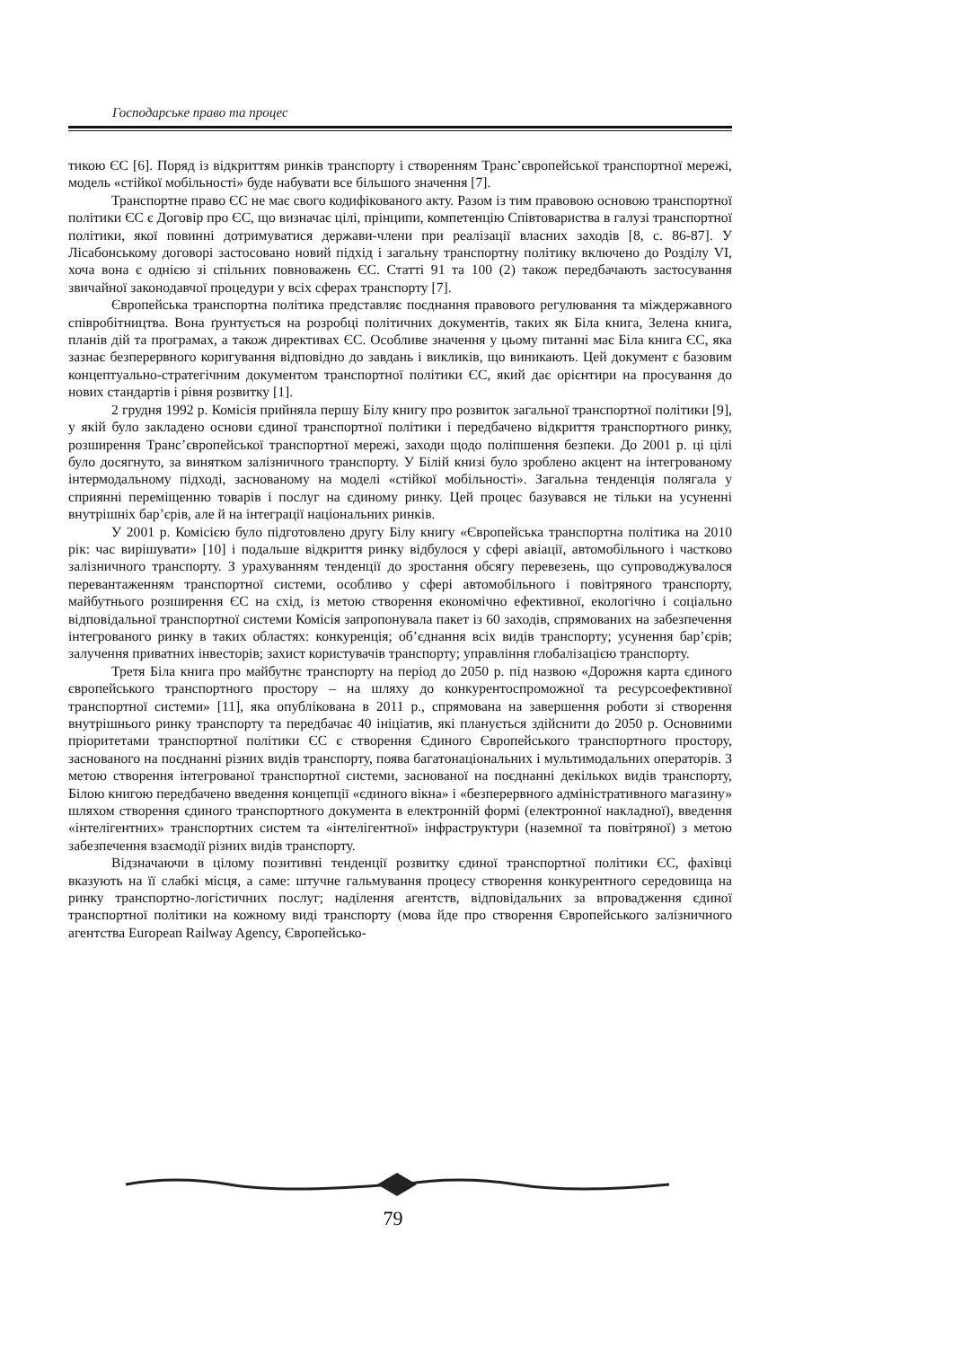Господарське право та процес
тикою ЄС [6]. Поряд із відкриттям ринків транспорту і створенням Транс’європейської транспортної мережі, модель «стійкої мобільності» буде набувати все більшого значення [7].
Транспортне право ЄС не має свого кодифікованого акту. Разом із тим правовою основою транспортної політики ЄС є Договір про ЄС, що визначає цілі, прінципи, компетенцію Співтовариства в галузі транспортної політики, якої повинні дотримуватися держави-члени при реалізації власних заходів [8, с. 86-87]. У Лісабонському договорі застосовано новий підхід і загальну транспортну політику включено до Розділу VI, хоча вона є однією зі спільних повноважень ЄС. Статті 91 та 100 (2) також передбачають застосування звичайної законодавчої процедури у всіх сферах транспорту [7].
Європейська транспортна політика представляє поєднання правового регулювання та міждержавного співробітництва. Вона ґрунтується на розробці політичних документів, таких як Біла книга, Зелена книга, планів дій та програмах, а також директивах ЄС. Особливе значення у цьому питанні має Біла книга ЄС, яка зазнає безперервного коригування відповідно до завдань і викликів, що виникають. Цей документ є базовим концептуально-стратегічним документом транспортної політики ЄС, який дає орієнтири на просування до нових стандартів і рівня розвитку [1].
2 грудня 1992 р. Комісія прийняла першу Білу книгу про розвиток загальної транспортної політики [9], у якій було закладено основи єдиної транспортної політики і передбачено відкриття транспортного ринку, розширення Транс’європейської транспортної мережі, заходи щодо поліпшення безпеки. До 2001 р. ці цілі було досягнуто, за винятком залізничного транспорту. У Білій книзі було зроблено акцент на інтегрованому інтермодальному підході, заснованому на моделі «стійкої мобільності». Загальна тенденція полягала у сприянні переміщенню товарів і послуг на єдиному ринку. Цей процес базувався не тільки на усуненні внутрішніх бар’єрів, але й на інтеграції національних ринків.
У 2001 р. Комісією було підготовлено другу Білу книгу «Європейська транспортна політика на 2010 рік: час вирішувати» [10] і подальше відкриття ринку відбулося у сфері авіації, автомобільного і частково залізничного транспорту. З урахуванням тенденції до зростання обсягу перевезень, що супроводжувалося перевантаженням транспортної системи, особливо у сфері автомобільного і повітряного транспорту, майбутнього розширення ЄС на схід, із метою створення економічно ефективної, екологічно і соціально відповідальної транспортної системи Комісія запропонувала пакет із 60 заходів, спрямованих на забезпечення інтегрованого ринку в таких областях: конкуренція; об’єднання всіх видів транспорту; усунення бар’єрів; залучення приватних інвесторів; захист користувачів транспорту; управління глобалізацією транспорту.
Третя Біла книга про майбутнє транспорту на період до 2050 р. під назвою «Дорожня карта єдиного європейського транспортного простору – на шляху до конкурентоспроможної та ресурсоефективної транспортної системи» [11], яка опублікована в 2011 р., спрямована на завершення роботи зі створення внутрішнього ринку транспорту та передбачає 40 ініціатив, які планується здійснити до 2050 р. Основними пріоритетами транспортної політики ЄС є створення Єдиного Європейського транспортного простору, заснованого на поєднанні різних видів транспорту, поява багатонаціональних і мультимодальних операторів. З метою створення інтегрованої транспортної системи, заснованої на поєднанні декількох видів транспорту, Білою книгою передбачено введення концепції «єдиного вікна» і «безперервного адміністративного магазину» шляхом створення єдиного транспортного документа в електронній формі (електронної накладної), введення «інтелігентних» транспортних систем та «інтелігентної» інфраструктури (наземної та повітряної) з метою забезпечення взаємодії різних видів транспорту.
Відзначаючи в цілому позитивні тенденції розвитку єдиної транспортної політики ЄС, фахівці вказують на її слабкі місця, а саме: штучне гальмування процесу створення конкурентного середовища на ринку транспортно-логістичних послуг; наділення агентств, відповідальних за впровадження єдиної транспортної політики на кожному виді транспорту (мова йде про створення Європейського залізничного агентства European Railway Agency, Європейсько-
79